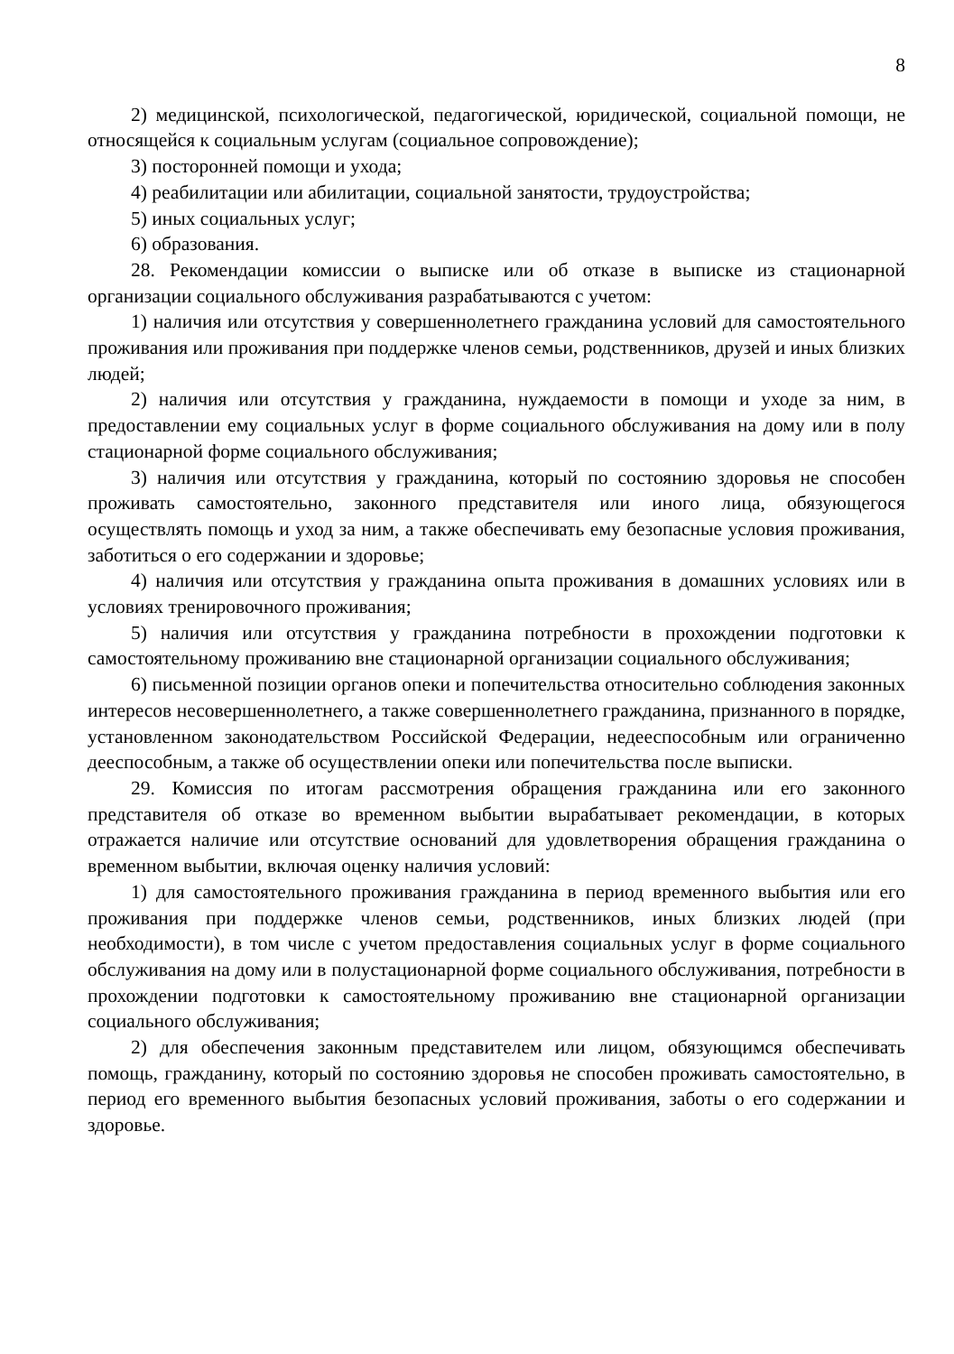8
2) медицинской, психологической, педагогической, юридической, социальной помощи, не относящейся к социальным услугам (социальное сопровождение);
3) посторонней помощи и ухода;
4) реабилитации или абилитации, социальной занятости, трудоустройства;
5) иных социальных услуг;
6) образования.
28. Рекомендации комиссии о выписке или об отказе в выписке из стационарной организации социального обслуживания разрабатываются с учетом:
1) наличия или отсутствия у совершеннолетнего гражданина условий для самостоятельного проживания или проживания при поддержке членов семьи, родственников, друзей и иных близких людей;
2) наличия или отсутствия у гражданина, нуждаемости в помощи и уходе за ним, в предоставлении ему социальных услуг в форме социального обслуживания на дому или в полу стационарной форме социального обслуживания;
3) наличия или отсутствия у гражданина, который по состоянию здоровья не способен проживать самостоятельно, законного представителя или иного лица, обязующегося осуществлять помощь и уход за ним, а также обеспечивать ему безопасные условия проживания, заботиться о его содержании и здоровье;
4) наличия или отсутствия у гражданина опыта проживания в домашних условиях или в условиях тренировочного проживания;
5) наличия или отсутствия у гражданина потребности в прохождении подготовки к самостоятельному проживанию вне стационарной организации социального обслуживания;
6) письменной позиции органов опеки и попечительства относительно соблюдения законных интересов несовершеннолетнего, а также совершеннолетнего гражданина, признанного в порядке, установленном законодательством Российской Федерации, недееспособным или ограниченно дееспособным, а также об осуществлении опеки или попечительства после выписки.
29. Комиссия по итогам рассмотрения обращения гражданина или его законного представителя об отказе во временном выбытии вырабатывает рекомендации, в которых отражается наличие или отсутствие оснований для удовлетворения обращения гражданина о временном выбытии, включая оценку наличия условий:
1) для самостоятельного проживания гражданина в период временного выбытия или его проживания при поддержке членов семьи, родственников, иных близких людей (при необходимости), в том числе с учетом предоставления социальных услуг в форме социального обслуживания на дому или в полустационарной форме социального обслуживания, потребности в прохождении подготовки к самостоятельному проживанию вне стационарной организации социального обслуживания;
2) для обеспечения законным представителем или лицом, обязующимся обеспечивать помощь, гражданину, который по состоянию здоровья не способен проживать самостоятельно, в период его временного выбытия безопасных условий проживания, заботы о его содержании и здоровье.